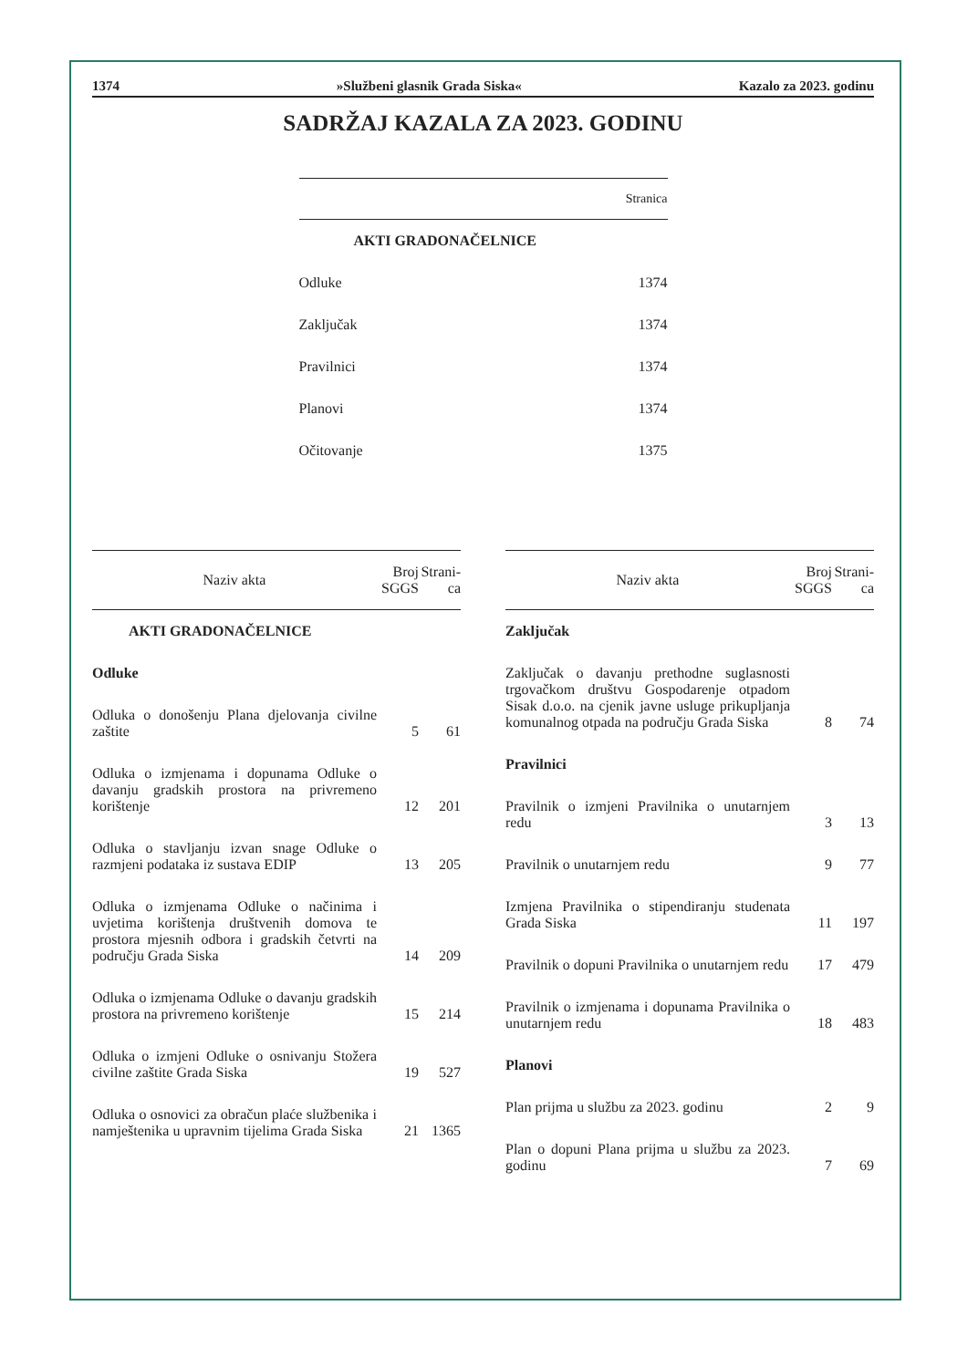1374 »Službeni glasnik Grada Siska« Kazalo za 2023. godinu
SADRŽAJ KAZALA ZA 2023. GODINU
| Stranica | |
| AKTI GRADONAČELNICE | |
| Odluke | 1374 |
| Zaključak | 1374 |
| Pravilnici | 1374 |
| Planovi | 1374 |
| Očitovanje | 1375 |
| Naziv akta | Broj SGGS | Strani-ca |
| --- | --- | --- |
| AKTI GRADONAČELNICE | | |
| Odluke | | |
| Odluka o donošenju Plana djelovanja civilne zaštite | 5 | 61 |
| Odluka o izmjenama i dopunama Odluke o davanju gradskih prostora na privremeno korištenje | 12 | 201 |
| Odluka o stavljanju izvan snage Odluke o razmjeni podataka iz sustava EDIP | 13 | 205 |
| Odluka o izmjenama Odluke o načinima i uvjetima korištenja društvenih domova te prostora mjesnih odbora i gradskih četvrti na području Grada Siska | 14 | 209 |
| Odluka o izmjenama Odluke o davanju gradskih prostora na privremeno korištenje | 15 | 214 |
| Odluka o izmjeni Odluke o osnivanju Stožera civilne zaštite Grada Siska | 19 | 527 |
| Odluka o osnovici za obračun plaće službenika i namještenika u upravnim tijelima Grada Siska | 21 | 1365 |
| Naziv akta | Broj SGGS | Strani-ca |
| --- | --- | --- |
| Zaključak | | |
| Zaključak o davanju prethodne suglasnosti trgovačkom društvu Gospodarenje otpadom Sisak d.o.o. na cjenik javne usluge prikupljanja komunalnog otpada na području Grada Siska | 8 | 74 |
| Pravilnici | | |
| Pravilnik o izmjeni Pravilnika o unutarnjem redu | 3 | 13 |
| Pravilnik o unutarnjem redu | 9 | 77 |
| Izmjena Pravilnika o stipendiranju studenata Grada Siska | 11 | 197 |
| Pravilnik o dopuni Pravilnika o unutarnjem redu | 17 | 479 |
| Pravilnik o izmjenama i dopunama Pravilnika o unutarnjem redu | 18 | 483 |
| Planovi | | |
| Plan prijma u službu za 2023. godinu | 2 | 9 |
| Plan o dopuni Plana prijma u službu za 2023. godinu | 7 | 69 |